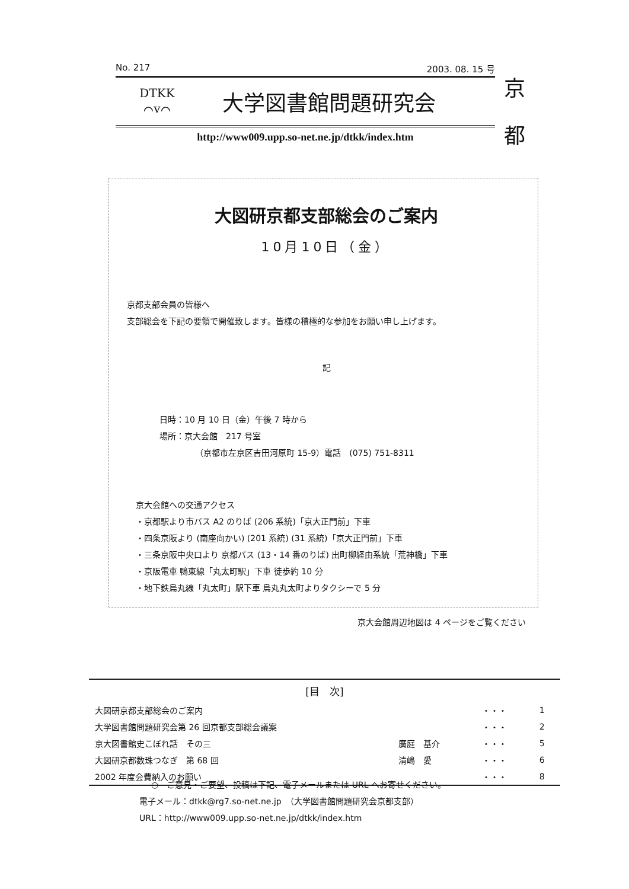No. 217 2003. 08. 15 号
DTKK
⌒v⌒
大学図書館問題研究会
http://www009.upp.so-net.ne.jp/dtkk/index.htm
京
都
大図研京都支部総会のご案内
10月10日（金）
京都支部会員の皆様へ
支部総会を下記の要領で開催致します。皆様の積極的な参加をお願い申し上げます。
記
日時：10 月 10 日（金）午後 7 時から
場所：京大会館　217 号室
（京都市左京区吉田河原町 15-9）電話　(075) 751-8311
京大会館への交通アクセス
・京都駅より市バス A2 のりば (206 系統)「京大正門前」下車
・四条京阪より (南座向かい) (201 系統) (31 系統)「京大正門前」下車
・三条京阪中央口より 京都バス (13・14 番のりば) 出町柳経由系統「荒神橋」下車
・京阪電車 鴨東線「丸太町駅」下車 徒歩約 10 分
・地下鉄烏丸線「丸太町」駅下車 烏丸丸太町よりタクシーで 5 分
京大会館周辺地図は 4 ページをご覧ください
| [目 次] | | | |
| --- | --- | --- | --- |
| 大図研京都支部総会のご案内 | | ・・・ | 1 |
| 大学図書館問題研究会第 26 回京都支部総会議案 | | ・・・ | 2 |
| 京大図書館史こぼれ話 その三 | 廣庭 基介 | ・・・ | 5 |
| 大図研京都数珠つなぎ 第 68 回 | 清嶋 愛 | ・・・ | 6 |
| 2002 年度会費納入のお願い | | ・・・ | 8 |
○　ご意見・ご要望、投稿は下記、電子メールまたは URL へお寄せください。
電子メール：dtkk@rg7.so-net.ne.jp　（大学図書館問題研究会京都支部）
URL：http://www009.upp.so-net.ne.jp/dtkk/index.htm